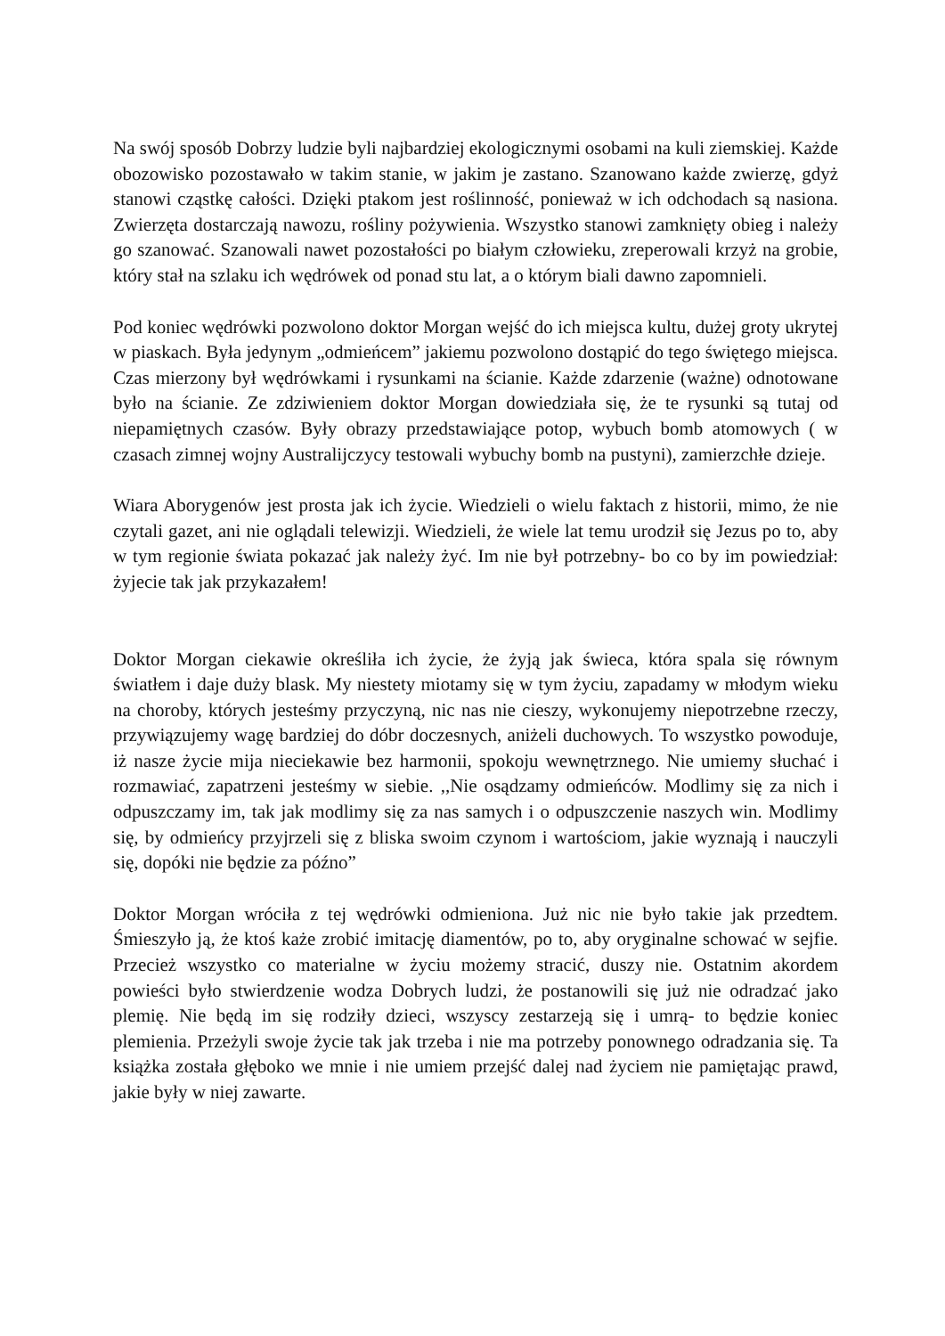Na swój sposób Dobrzy ludzie byli najbardziej ekologicznymi osobami na kuli ziemskiej. Każde obozowisko pozostawało w takim stanie, w jakim je zastano. Szanowano każde zwierzę, gdyż stanowi cząstkę całości. Dzięki ptakom jest roślinność, ponieważ w ich odchodach są nasiona. Zwierzęta dostarczają nawozu, rośliny pożywienia. Wszystko stanowi zamknięty obieg i należy go szanować. Szanowali nawet pozostałości po białym człowieku, zreperowali krzyż na grobie, który stał na szlaku ich wędrówek od ponad stu lat, a o którym biali dawno zapomnieli.
Pod koniec wędrówki pozwolono doktor Morgan wejść do ich miejsca kultu, dużej groty ukrytej w piaskach. Była jedynym „odmieńcem” jakiemu pozwolono dostąpić do tego świętego miejsca. Czas mierzony był wędrówkami i rysunkami na ścianie. Każde zdarzenie (ważne) odnotowane było na ścianie. Ze zdziwieniem doktor Morgan dowiedziała się, że te rysunki są tutaj od niepamiętnych czasów. Były obrazy przedstawiające potop, wybuch bomb atomowych ( w czasach zimnej wojny Australijczycy testowali wybuchy bomb na pustyni), zamierzchłe dzieje.
Wiara Aborygenów jest prosta jak ich życie. Wiedzieli o wielu faktach z historii, mimo, że nie czytali gazet, ani nie oglądali telewizji. Wiedzieli, że wiele lat temu urodził się Jezus po to, aby w tym regionie świata pokazać jak należy żyć. Im nie był potrzebny- bo co by im powiedział: żyjecie tak jak przykazałem!
Doktor Morgan ciekawie określiła ich życie, że żyją jak świeca, która spala się równym światłem i daje duży blask. My niestety miotamy się w tym życiu, zapadamy w młodym wieku na choroby, których jesteśmy przyczyną, nic nas nie cieszy, wykonujemy niepotrzebne rzeczy, przywiązujemy wagę bardziej do dóbr doczesnych, aniżeli duchowych. To wszystko powoduje, iż nasze życie mija nieciekawie bez harmonii, spokoju wewnętrznego. Nie umiemy słuchać i rozmawiać, zapatrzeni jesteśmy w siebie. ,,Nie osądzamy odmieńców. Modlimy się za nich i odpuszczamy im, tak jak modlimy się za nas samych i o odpuszczenie naszych win. Modlimy się, by odmieńcy przyjrzeli się z bliska swoim czynom i wartościom, jakie wyznają i nauczyli się, dopóki nie będzie za późno”
Doktor Morgan wróciła z tej wędrówki odmieniona. Już nic nie było takie jak przedtem. Śmieszyło ją, że ktoś każe zrobić imitację diamentów, po to, aby oryginalne schować w sejfie. Przecież wszystko co materialne w życiu możemy stracić, duszy nie. Ostatnim akordem powieści było stwierdzenie wodza Dobrych ludzi, że postanowili się już nie odradzać jako plemię. Nie będą im się rodziły dzieci, wszyscy zestarzeją się i umrą- to będzie koniec plemienia. Przeżyli swoje życie tak jak trzeba i nie ma potrzeby ponownego odradzania się. Ta książka została głęboko we mnie i nie umiem przejść dalej nad życiem nie pamiętając prawd, jakie były w niej zawarte.